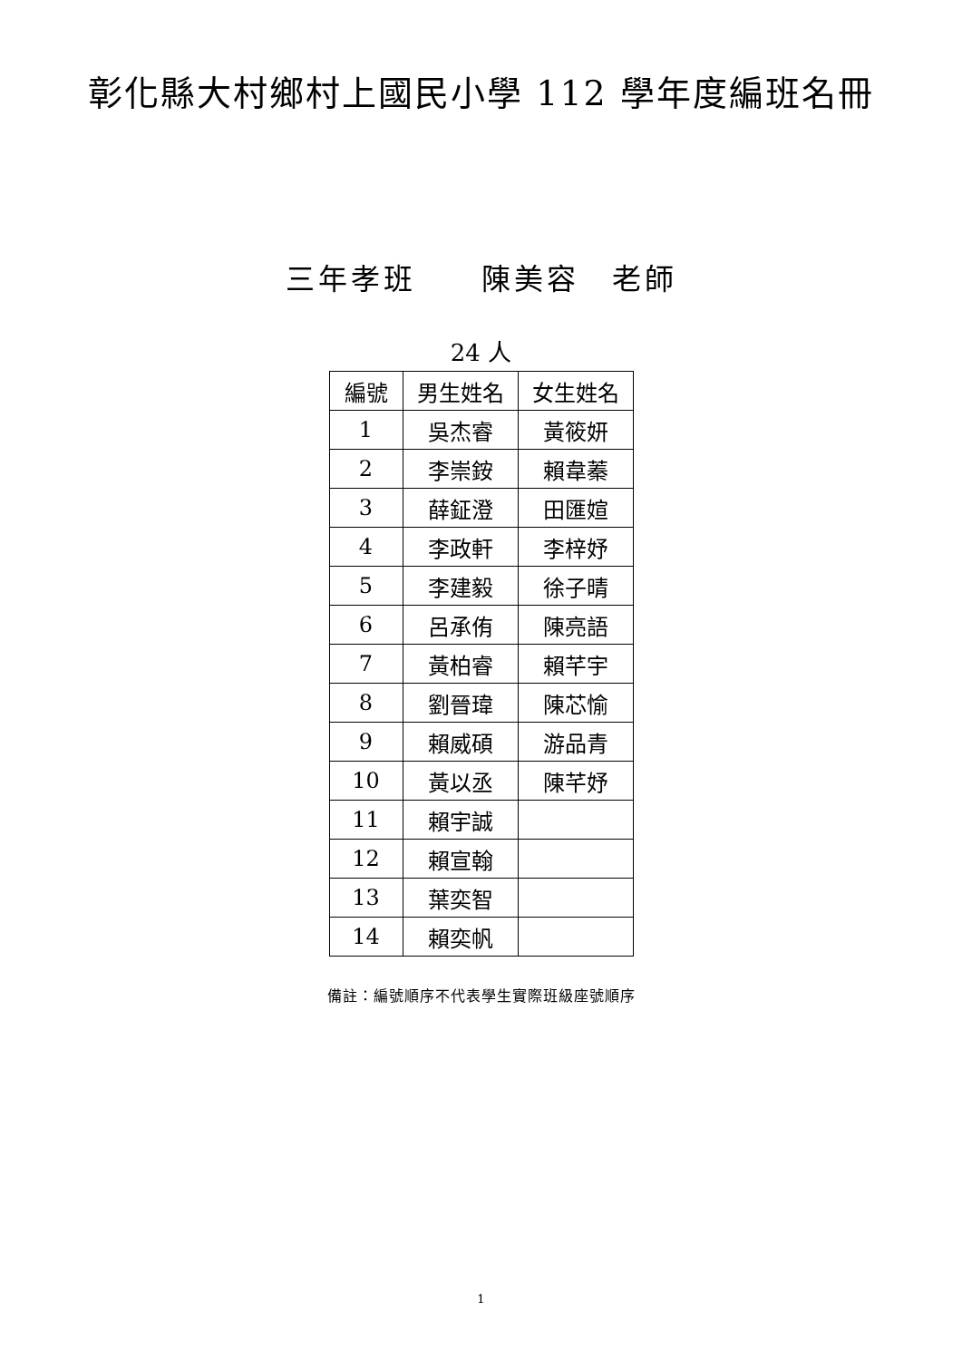彰化縣大村鄉村上國民小學 112 學年度編班名冊
三年孝班　　陳美容　老師
24 人
| 編號 | 男生姓名 | 女生姓名 |
| --- | --- | --- |
| 1 | 吳杰睿 | 黃筱妍 |
| 2 | 李崇銨 | 賴韋蓁 |
| 3 | 薛鉦澄 | 田匯媗 |
| 4 | 李政軒 | 李梓妤 |
| 5 | 李建毅 | 徐子晴 |
| 6 | 呂承侑 | 陳亮語 |
| 7 | 黃柏睿 | 賴芊宇 |
| 8 | 劉晉瑋 | 陳芯愉 |
| 9 | 賴威碩 | 游品青 |
| 10 | 黃以丞 | 陳芊妤 |
| 11 | 賴宇誠 | |
| 12 | 賴宣翰 | |
| 13 | 葉奕智 | |
| 14 | 賴奕帆 | |
備註：編號順序不代表學生實際班級座號順序
1